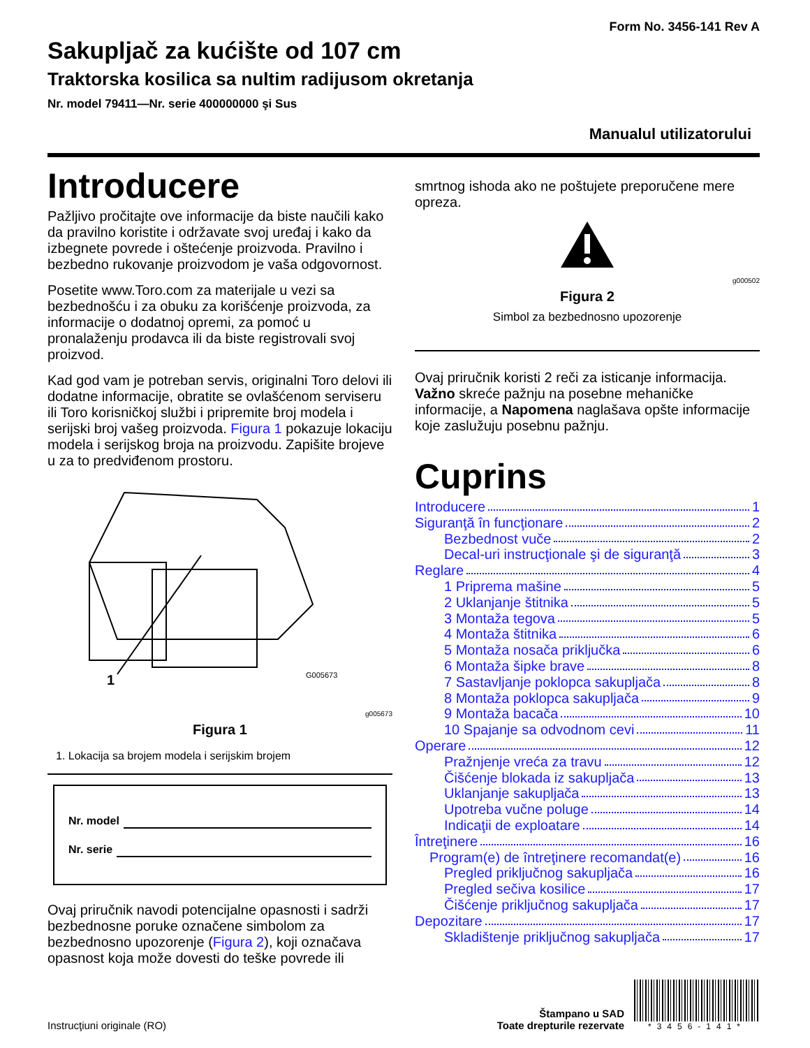Form No. 3456-141 Rev A
Sakupljač za kućište od 107 cm
Traktorska kosilica sa nultim radijusom okretanja
Nr. model 79411—Nr. serie 400000000 şi Sus
Manualul utilizatorului
Introducere
Pažljivo pročitajte ove informacije da biste naučili kako da pravilno koristite i održavate svoj uređaj i kako da izbegnete povrede i oštećenje proizvoda. Pravilno i bezbedno rukovanje proizvodom je vaša odgovornost.
Posetite www.Toro.com za materijale u vezi sa bezbednošću i za obuku za korišćenje proizvoda, za informacije o dodatnoj opremi, za pomoć u pronalaženju prodavca ili da biste registrovali svoj proizvod.
Kad god vam je potreban servis, originalni Toro delovi ili dodatne informacije, obratite se ovlašćenom serviseru ili Toro korisničkoj službi i pripremite broj modela i serijski broj vašeg proizvoda. Figura 1 pokazuje lokaciju modela i serijskog broja na proizvodu. Zapišite brojeve u za to predviđenom prostoru.
1
G005673
g005673
Figura 1
1. Lokacija sa brojem modela i serijskim brojem
Nr. model
Nr. serie
Ovaj priručnik navodi potencijalne opasnosti i sadrži bezbednosne poruke označene simbolom za bezbednosno upozorenje (Figura 2), koji označava opasnost koja može dovesti do teške povrede ili
smrtnog ishoda ako ne poštujete preporučene mere opreza.
g000502
Figura 2
Simbol za bezbednosno upozorenje
Ovaj priručnik koristi 2 reči za isticanje informacija. Važno skreće pažnju na posebne mehaničke informacije, a Napomena naglašava opšte informacije koje zaslužuju posebnu pažnju.
Cuprins
Introducere 1
Siguranţă în funcţionare 2
Bezbednost vuče 2
Decal-uri instrucţionale şi de siguranţă 3
Reglare 4
1 Priprema mašine 5
2 Uklanjanje štitnika 5
3 Montaža tegova 5
4 Montaža štitnika 6
5 Montaža nosača priključka 6
6 Montaža šipke brave 8
7 Sastavljanje poklopca sakupljača 8
8 Montaža poklopca sakupljača 9
9 Montaža bacača 10
10 Spajanje sa odvodnom cevi 11
Operare 12
Pražnjenje vreća za travu 12
Čišćenje blokada iz sakupljača 13
Uklanjanje sakupljača 13
Upotreba vučne poluge 14
Indicaţii de exploatare 14
Întreţinere 16
Program(e) de întreţinere recomandat(e) 16
Pregled priključnog sakupljača 16
Pregled sečiva kosilice 17
Čišćenje priključnog sakupljača 17
Depozitare 17
Skladištenje priključnog sakupljača 17
Instrucţiuni originale (RO)
Štampano u SAD
Toate drepturile rezervate
*3456-141*